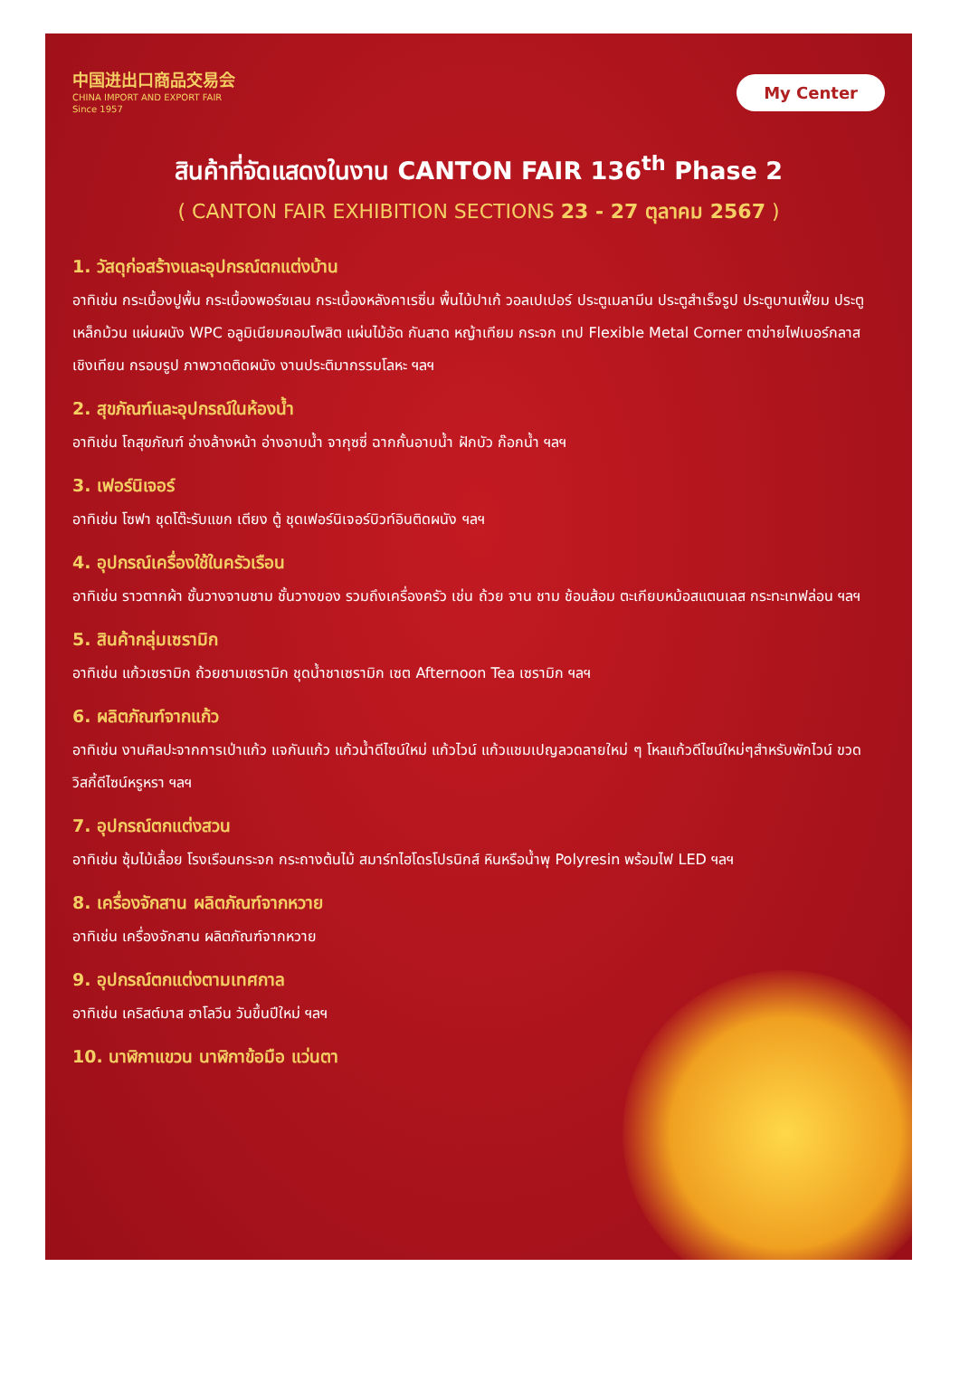中国进出口商品交易会
CHINA IMPORT AND EXPORT FAIR
Since 1957
My Center
สินค้าที่จัดแสดงในงาน CANTON FAIR 136<sup>th</sup> Phase 2
( CANTON FAIR EXHIBITION SECTIONS 23 - 27 ตุลาคม 2567 )
1. วัสดุก่อสร้างและอุปกรณ์ตกแต่งบ้าน
อาทิเช่น กระเบื้องปูพื้น กระเบื้องพอร์ซเลน กระเบื้องหลังคาเรซิ่น พื้นไม้ปาเก้ วอลเปเปอร์ ประตูเมลามีน ประตูสำเร็จรูป ประตูบานเฟี้ยม ประตูเหล็กม้วน แผ่นผนัง WPC อลูมิเนียมคอมโพสิต แผ่นไม้อัด กันสาด หญ้าเทียม กระจก เทป Flexible Metal Corner ตาข่ายไฟเบอร์กลาส เชิงเทียน กรอบรูป ภาพวาดติดผนัง งานประติมากรรมโลหะ ฯลฯ
2. สุขภัณฑ์และอุปกรณ์ในห้องน้ำ
อาทิเช่น โถสุขภัณฑ์ อ่างล้างหน้า อ่างอาบน้ำ จากุซซี่ ฉากกั้นอาบน้ำ ฝักบัว ก๊อกน้ำ ฯลฯ
3. เฟอร์นิเจอร์
อาทิเช่น โซฟา ชุดโต๊ะรับแขก เตียง ตู้ ชุดเฟอร์นิเจอร์บิวท์อินติดผนัง ฯลฯ
4. อุปกรณ์เครื่องใช้ในครัวเรือน
อาทิเช่น ราวตากผ้า ชั้นวางจานชาม ชั้นวางของ รวมถึงเครื่องครัว เช่น ถ้วย จาน ชาม ช้อนส้อม ตะเกียบหม้อสแตนเลส กระทะเทฟล่อน ฯลฯ
5. สินค้ากลุ่มเซรามิก
อาทิเช่น แก้วเซรามิก ถ้วยชามเซรามิก ชุดน้ำชาเซรามิก เซต Afternoon Tea เซรามิก ฯลฯ
6. ผลิตภัณฑ์จากแก้ว
อาทิเช่น งานศิลปะจากการเป่าแก้ว แจกันแก้ว แก้วน้ำดีไซน์ใหม่ แก้วไวน์ แก้วแชมเปญลวดลายใหม่ ๆ โหลแก้วดีไซน์ใหม่ๆสำหรับพักไวน์ ขวดวิสกี้ดีไซน์หรูหรา ฯลฯ
7. อุปกรณ์ตกแต่งสวน
อาทิเช่น ซุ้มไม้เลื้อย โรงเรือนกระจก กระถางต้นไม้ สมาร์ทไฮโดรโปรนิกส์ หินหรือน้ำพุ Polyresin พร้อมไฟ LED ฯลฯ
8. เครื่องจักสาน ผลิตภัณฑ์จากหวาย
อาทิเช่น เครื่องจักสาน ผลิตภัณฑ์จากหวาย
9. อุปกรณ์ตกแต่งตามเทศกาล
อาทิเช่น เคริสต์มาส ฮาโลวีน วันขึ้นปีใหม่ ฯลฯ
10. นาฬิกาแขวน นาฬิกาข้อมือ แว่นตา